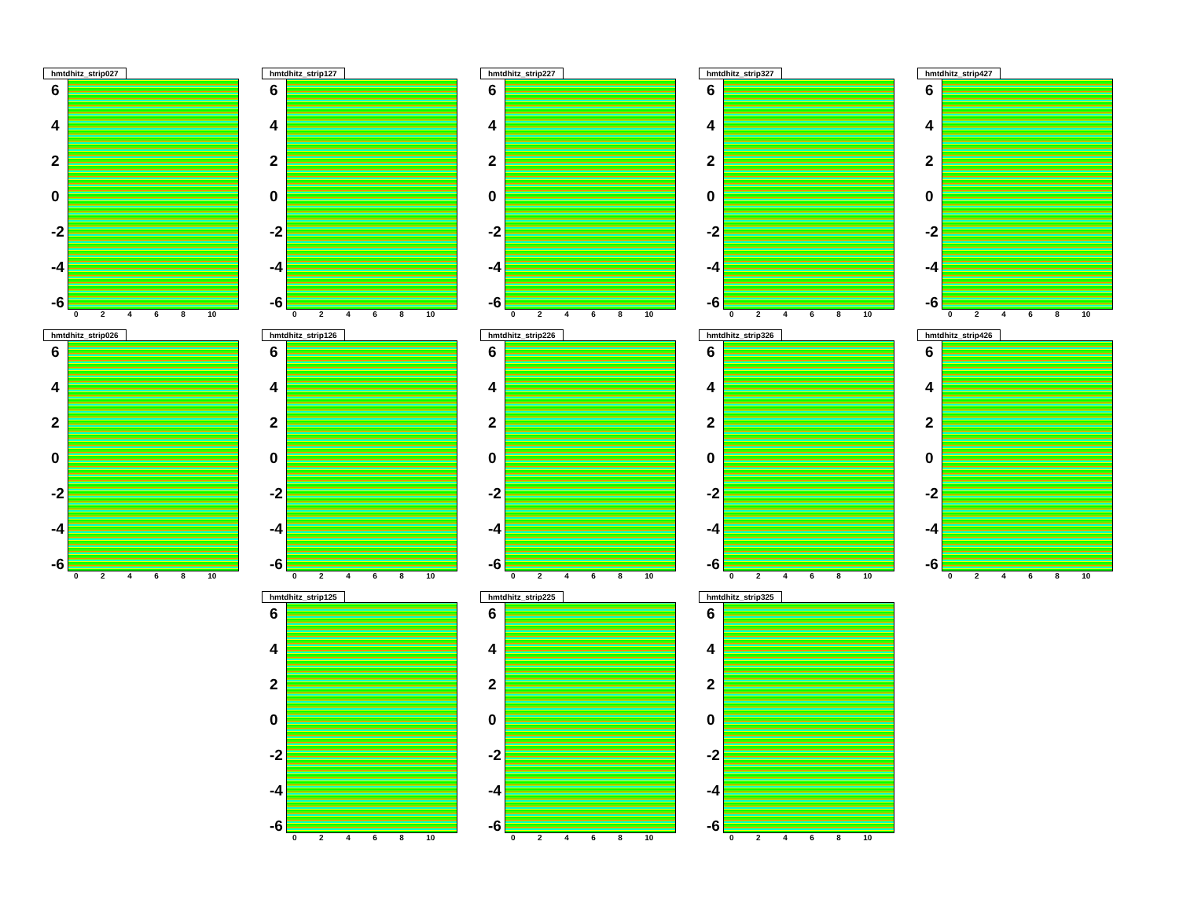hmtdhitz_strip027
6420
-2
-4
-6
02468 10
hmtdhitz_strip127
6420
-2
-4
-6
02468 10
hmtdhitz_strip227
6420
-2
-4
-6
02468 10
hmtdhitz_strip327
6420
-2
-4
-6
02468 10
hmtdhitz_strip427
6420
-2
-4
-6
02468 10
hmtdhitz_strip026
6420
-2
-4
-6
02468 10
hmtdhitz_strip126
6420
-2
-4
-6
02468 10
hmtdhitz_strip226
6420
-2
-4
-6
02468 10
hmtdhitz_strip326
6420
-2
-4
-6
02468 10
hmtdhitz_strip426
6420
-2
-4
-6
02468 10
hmtdhitz_strip125
6420
-2
-4
-6
02468 10
hmtdhitz_strip225
6420
-2
-4
-6
02468 10
hmtdhitz_strip325
6420
-2
-4
-6
02468 10